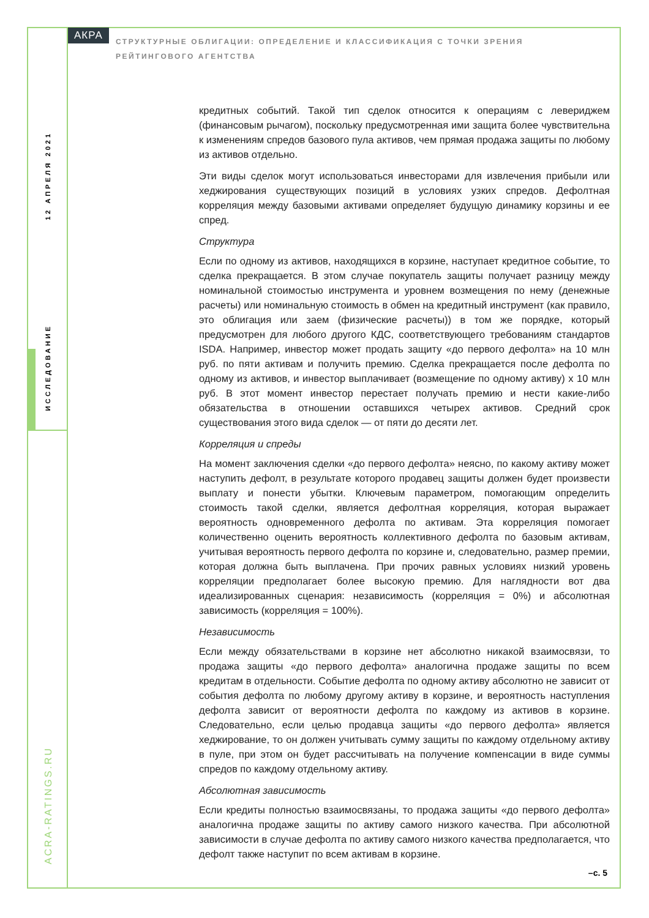АКРА
СТРУКТУРНЫЕ ОБЛИГАЦИИ: ОПРЕДЕЛЕНИЕ И КЛАССИФИКАЦИЯ С ТОЧКИ ЗРЕНИЯ РЕЙТИНГОВОГО АГЕНТСТВА
12 АПРЕЛЯ 2021
ИССЛЕДОВАНИЕ
ACRA-RATINGS.RU
кредитных событий. Такой тип сделок относится к операциям с левериджем (финансовым рычагом), поскольку предусмотренная ими защита более чувствительна к изменениям спредов базового пула активов, чем прямая продажа защиты по любому из активов отдельно.
Эти виды сделок могут использоваться инвесторами для извлечения прибыли или хеджирования существующих позиций в условиях узких спредов. Дефолтная корреляция между базовыми активами определяет будущую динамику корзины и ее спред.
Структура
Если по одному из активов, находящихся в корзине, наступает кредитное событие, то сделка прекращается. В этом случае покупатель защиты получает разницу между номинальной стоимостью инструмента и уровнем возмещения по нему (денежные расчеты) или номинальную стоимость в обмен на кредитный инструмент (как правило, это облигация или заем (физические расчеты)) в том же порядке, который предусмотрен для любого другого КДС, соответствующего требованиям стандартов ISDA. Например, инвестор может продать защиту «до первого дефолта» на 10 млн руб. по пяти активам и получить премию. Сделка прекращается после дефолта по одному из активов, и инвестор выплачивает (возмещение по одному активу) x 10 млн руб. В этот момент инвестор перестает получать премию и нести какие-либо обязательства в отношении оставшихся четырех активов. Средний срок существования этого вида сделок — от пяти до десяти лет.
Корреляция и спреды
На момент заключения сделки «до первого дефолта» неясно, по какому активу может наступить дефолт, в результате которого продавец защиты должен будет произвести выплату и понести убытки. Ключевым параметром, помогающим определить стоимость такой сделки, является дефолтная корреляция, которая выражает вероятность одновременного дефолта по активам. Эта корреляция помогает количественно оценить вероятность коллективного дефолта по базовым активам, учитывая вероятность первого дефолта по корзине и, следовательно, размер премии, которая должна быть выплачена. При прочих равных условиях низкий уровень корреляции предполагает более высокую премию. Для наглядности вот два идеализированных сценария: независимость (корреляция = 0%) и абсолютная зависимость (корреляция = 100%).
Независимость
Если между обязательствами в корзине нет абсолютно никакой взаимосвязи, то продажа защиты «до первого дефолта» аналогична продаже защиты по всем кредитам в отдельности. Событие дефолта по одному активу абсолютно не зависит от события дефолта по любому другому активу в корзине, и вероятность наступления дефолта зависит от вероятности дефолта по каждому из активов в корзине. Следовательно, если целью продавца защиты «до первого дефолта» является хеджирование, то он должен учитывать сумму защиты по каждому отдельному активу в пуле, при этом он будет рассчитывать на получение компенсации в виде суммы спредов по каждому отдельному активу.
Абсолютная зависимость
Если кредиты полностью взаимосвязаны, то продажа защиты «до первого дефолта» аналогична продаже защиты по активу самого низкого качества. При абсолютной зависимости в случае дефолта по активу самого низкого качества предполагается, что дефолт также наступит по всем активам в корзине.
–с. 5